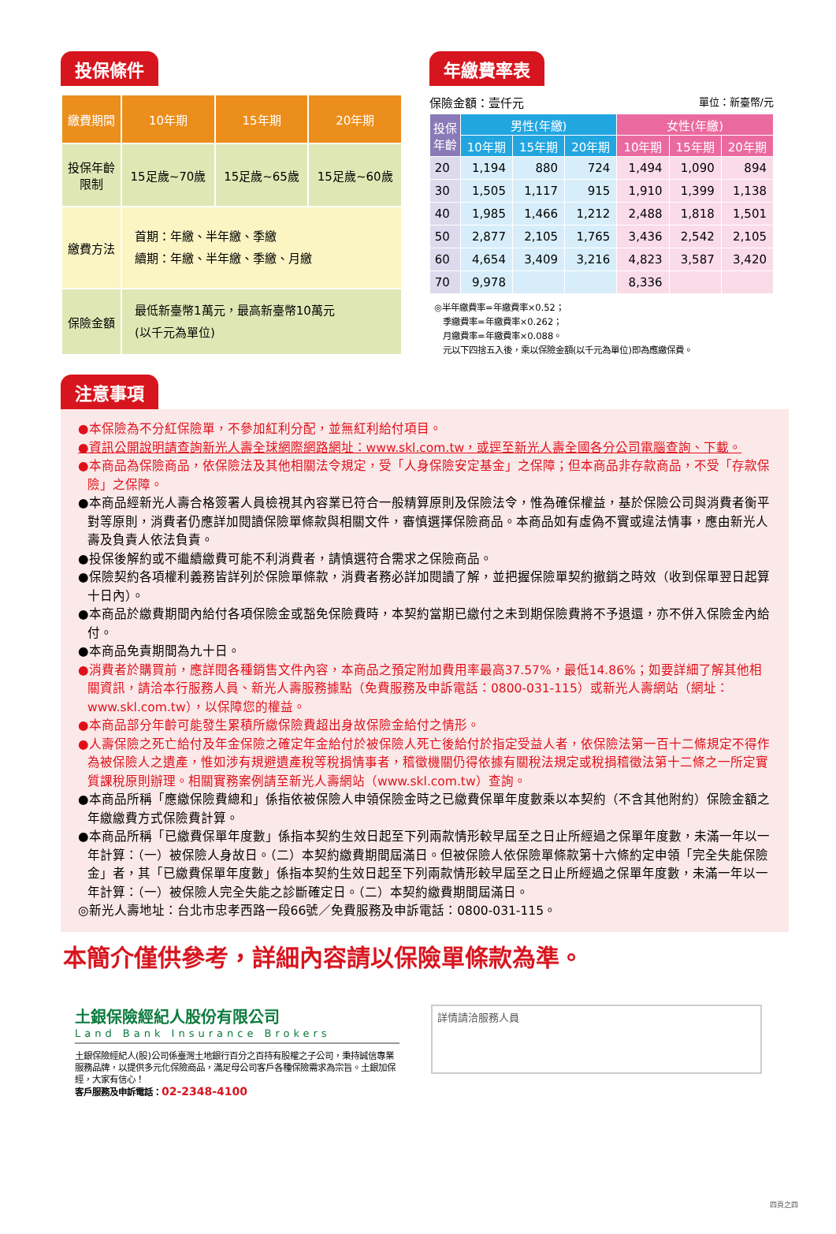投保條件
| 繳費期間 | 10年期 | 15年期 | 20年期 |
| --- | --- | --- | --- |
| 投保年齡 限制 | 15足歲~70歲 | 15足歲~65歲 | 15足歲~60歲 |
| 繳費方法 | 首期：年繳、半年繳、季繳 續期：年繳、半年繳、季繳、月繳 | | |
| 保險金額 | 最低新臺幣1萬元，最高新臺幣10萬元 (以千元為單位) | | |
年繳費率表
保險金額：壹仟元 單位：新臺幣/元
| 投保 年齡 | 男性(年繳) | | | 女性(年繳) | | |
| --- | --- | --- | --- | --- | --- | --- |
| | 10年期 | 15年期 | 20年期 | 10年期 | 15年期 | 20年期 |
| 20 | 1,194 | 880 | 724 | 1,494 | 1,090 | 894 |
| 30 | 1,505 | 1,117 | 915 | 1,910 | 1,399 | 1,138 |
| 40 | 1,985 | 1,466 | 1,212 | 2,488 | 1,818 | 1,501 |
| 50 | 2,877 | 2,105 | 1,765 | 3,436 | 2,542 | 2,105 |
| 60 | 4,654 | 3,409 | 3,216 | 4,823 | 3,587 | 3,420 |
| 70 | 9,978 | | | 8,336 | | |
◎半年繳費率=年繳費率×0.52；
　季繳費率=年繳費率×0.262；
　月繳費率=年繳費率×0.088。
　元以下四捨五入後，乘以保險金額(以千元為單位)即為應繳保費。
注意事項
●本保險為不分紅保險單，不參加紅利分配，並無紅利給付項目。
●資訊公開說明請查詢新光人壽全球網際網路網址：www.skl.com.tw，或逕至新光人壽全國各分公司電腦查詢、下載。
●本商品為保險商品，依保險法及其他相關法令規定，受「人身保險安定基金」之保障；但本商品非存款商品，不受「存款保險」之保障。
●本商品經新光人壽合格簽署人員檢視其內容業已符合一般精算原則及保險法令，惟為確保權益，基於保險公司與消費者衡平對等原則，消費者仍應詳加閱讀保險單條款與相關文件，審慎選擇保險商品。本商品如有虛偽不實或違法情事，應由新光人壽及負責人依法負責。
●投保後解約或不繼續繳費可能不利消費者，請慎選符合需求之保險商品。
●保險契約各項權利義務皆詳列於保險單條款，消費者務必詳加閱讀了解，並把握保險單契約撤銷之時效（收到保單翌日起算十日內）。
●本商品於繳費期間內給付各項保險金或豁免保險費時，本契約當期已繳付之未到期保險費將不予退還，亦不併入保險金內給付。
●本商品免責期間為九十日。
●消費者於購買前，應詳閱各種銷售文件內容，本商品之預定附加費用率最高37.57%，最低14.86%；如要詳細了解其他相關資訊，請洽本行服務人員、新光人壽服務據點（免費服務及申訴電話：0800-031-115）或新光人壽網站（網址：www.skl.com.tw），以保障您的權益。
●本商品部分年齡可能發生累積所繳保險費超出身故保險金給付之情形。
●人壽保險之死亡給付及年金保險之確定年金給付於被保險人死亡後給付於指定受益人者，依保險法第一百十二條規定不得作為被保險人之遺產，惟如涉有規避遺產稅等稅捐情事者，稽徵機關仍得依據有關稅法規定或稅捐稽徵法第十二條之一所定實質課稅原則辦理。相關實務案例請至新光人壽網站（www.skl.com.tw）查詢。
●本商品所稱「應繳保險費總和」係指依被保險人申領保險金時之已繳費保單年度數乘以本契約（不含其他附約）保險金額之年繳繳費方式保險費計算。
●本商品所稱「已繳費保單年度數」係指本契約生效日起至下列兩款情形較早屆至之日止所經過之保單年度數，未滿一年以一年計算：（一）被保險人身故日。（二）本契約繳費期間屆滿日。但被保險人依保險單條款第十六條約定申領「完全失能保險金」者，其「已繳費保單年度數」係指本契約生效日起至下列兩款情形較早屆至之日止所經過之保單年度數，未滿一年以一年計算：（一）被保險人完全失能之診斷確定日。（二）本契約繳費期間屆滿日。
◎新光人壽地址：台北市忠孝西路一段66號／免費服務及申訴電話：0800-031-115。
本簡介僅供參考，詳細內容請以保險單條款為準。
土銀保險經紀人股份有限公司
Land Bank Insurance Brokers
土銀保險經紀人(股)公司係臺灣土地銀行百分之百持有股權之子公司，秉持誠信專業服務品牌，以提供多元化保險商品，滿足母公司客戶各種保險需求為宗旨。土銀加保經，大家有信心！
客戶服務及申訴電話：02-2348-4100
詳情請洽服務人員
四頁之四